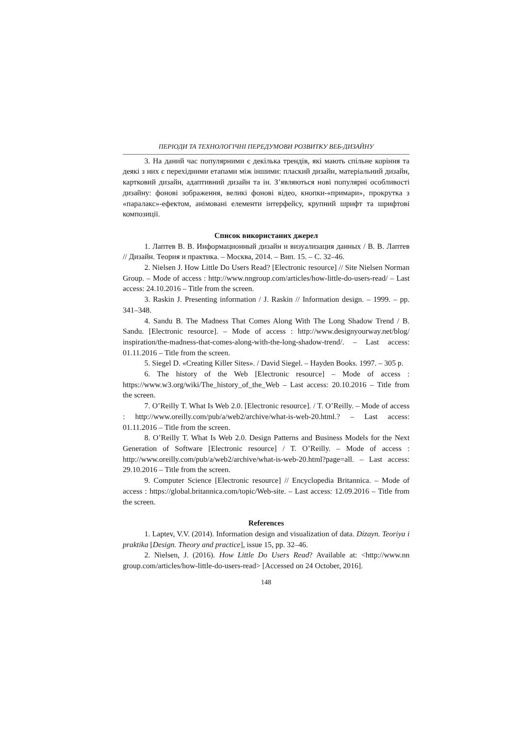ПЕРІОДИ ТА ТЕХНОЛОГІЧНІ ПЕРЕДУМОВИ РОЗВИТКУ ВЕБ-ДИЗАЙНУ
3. На даний час популярними є декілька трендів, які мають спільне коріння та деякі з них є перехідними етапами між іншими: плаский дизайн, матеріальний дизайн, картковий дизайн, адаптивний дизайн та ін. З’являються нові популярні особливості дизайну: фонові зображення, великі фонові відео, кнопки-«примари», прокрутка з «паралакс»-ефектом, анімовані елементи інтерфейсу, крупний шрифт та шрифтові композиції.
Список використаних джерел
1. Лаптев В. В. Информационный дизайн и визуализация данных / В. В. Лаптев // Дизайн. Теория и практика. – Москва, 2014. – Вип. 15. – С. 32–46.
2. Nielsen J. How Little Do Users Read? [Electronic resource] // Site Nielsen Norman Group. – Mode of access : http://www.nngroup.com/articles/how-little-do-users-read/ – Last access: 24.10.2016 – Title from the screen.
3. Raskin J. Presenting information / J. Raskin // Information design. – 1999. – pp. 341–348.
4. Sandu B. The Madness That Comes Along With The Long Shadow Trend / B. Sandu. [Electronic resource]. – Mode of access : http://www.designyourway.net/blog/ inspiration/the-madness-that-comes-along-with-the-long-shadow-trend/. – Last access: 01.11.2016 – Title from the screen.
5. Siegel D. «Creating Killer Sites». / David Siegel. – Hayden Books. 1997. – 305 p.
6. The history of the Web [Electronic resource] – Mode of access : https://www.w3.org/wiki/The_history_of_the_Web – Last access: 20.10.2016 – Title from the screen.
7. O’Reilly T. What Is Web 2.0. [Electronic resource]. / T. O’Reilly. – Mode of access : http://www.oreilly.com/pub/a/web2/archive/what-is-web-20.html.? – Last access: 01.11.2016 – Title from the screen.
8. O’Reilly T. What Is Web 2.0. Design Patterns and Business Models for the Next Generation of Software [Electronic resource] / T. O’Reilly. – Mode of access : http://www.oreilly.com/pub/a/web2/archive/what-is-web-20.html?page=all. – Last access: 29.10.2016 – Title from the screen.
9. Computer Science [Electronic resource] // Encyclopedia Britannica. – Mode of access : https://global.britannica.com/topic/Web-site. – Last access: 12.09.2016 – Title from the screen.
References
1. Laptev, V.V. (2014). Information design and visualization of data. Dizayn. Teoriya i praktika [Design. Theory and practice], issue 15, pp. 32–46.
2. Nielsen, J. (2016). How Little Do Users Read? Available at: <http://www.nn group.com/articles/how-little-do-users-read> [Accessed on 24 October, 2016].
148